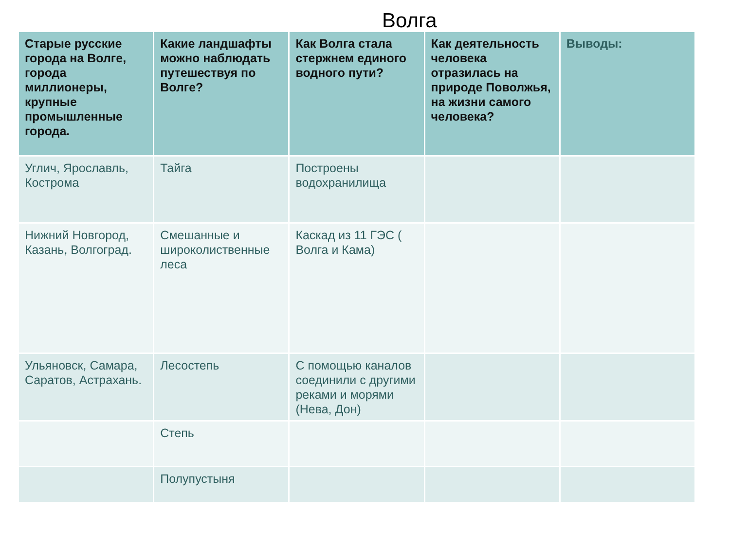Волга
| Старые русские города на Волге, города миллионеры, крупные промышленные города. | Какие ландшафты можно наблюдать путешествуя по Волге? | Как Волга стала стержнем единого водного пути? | Как деятельность человека отразилась на природе Поволжья, на жизни самого человека? | Выводы: |
| --- | --- | --- | --- | --- |
| Углич, Ярославль, Кострома | Тайга | Построены водохранилища | | |
| Нижний Новгород, Казань, Волгоград. | Смешанные и широколиственные леса | Каскад из 11 ГЭС ( Волга и Кама) | | |
| Ульяновск, Самара, Саратов, Астрахань. | Лесостепь | С помощью каналов соединили с другими реками и морями (Нева, Дон) | | |
| | Степь | | | |
| | Полупустыня | | | |